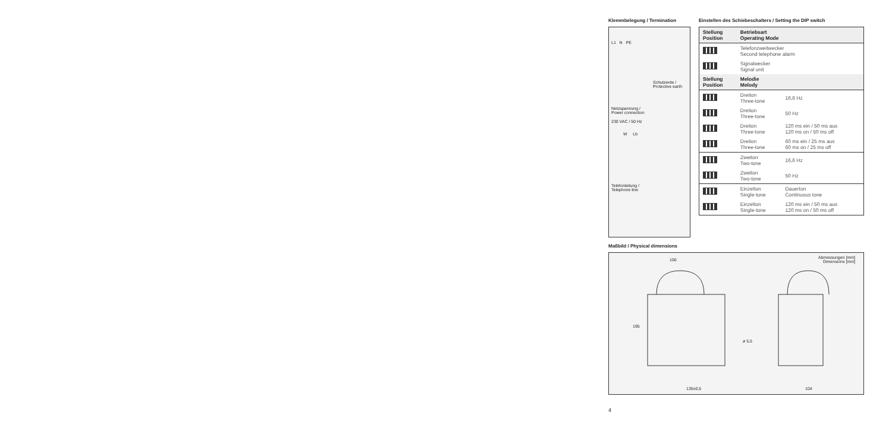Klemmbelegung / Termination
L1 N PE
Schutzerde /
Protective earth
Netzspannung /
Power connection
230 VAC / 50 Hz
W Lb
Telefonleitung /
Telephone line
Einstellen des Schiebeschalters / Setting the DIP switch
| Stellung Position | Betriebsart Operating Mode | |
| --- | --- | --- |
| | Telefonzweitwecker Second telephone alarm | |
| | Signalwecker Signal unit | |
| Stellung Position | Melodie Melody | |
| | Dreiton Three-tone | 16,6 Hz |
| | Dreiton Three-tone | 50 Hz |
| | Dreiton Three-tone | 120 ms ein / 50 ms aus 120 ms on / 50 ms off |
| | Dreiton Three-tone | 60 ms ein / 25 ms aus 60 ms on / 25 ms off |
| | Zweiton Two-tone | 16,6 Hz |
| | Zweiton Two-tone | 50 Hz |
| | Einzelton Single-tone | Dauerton Continuous tone |
| | Einzelton Single-tone | 120 ms ein / 50 ms aus 120 ms on / 50 ms off |
Maßbild / Physical dimensions
150 Abmessungen [mm]
Dimensions [mm]
195
ø 5,5
130±0,5 104
4